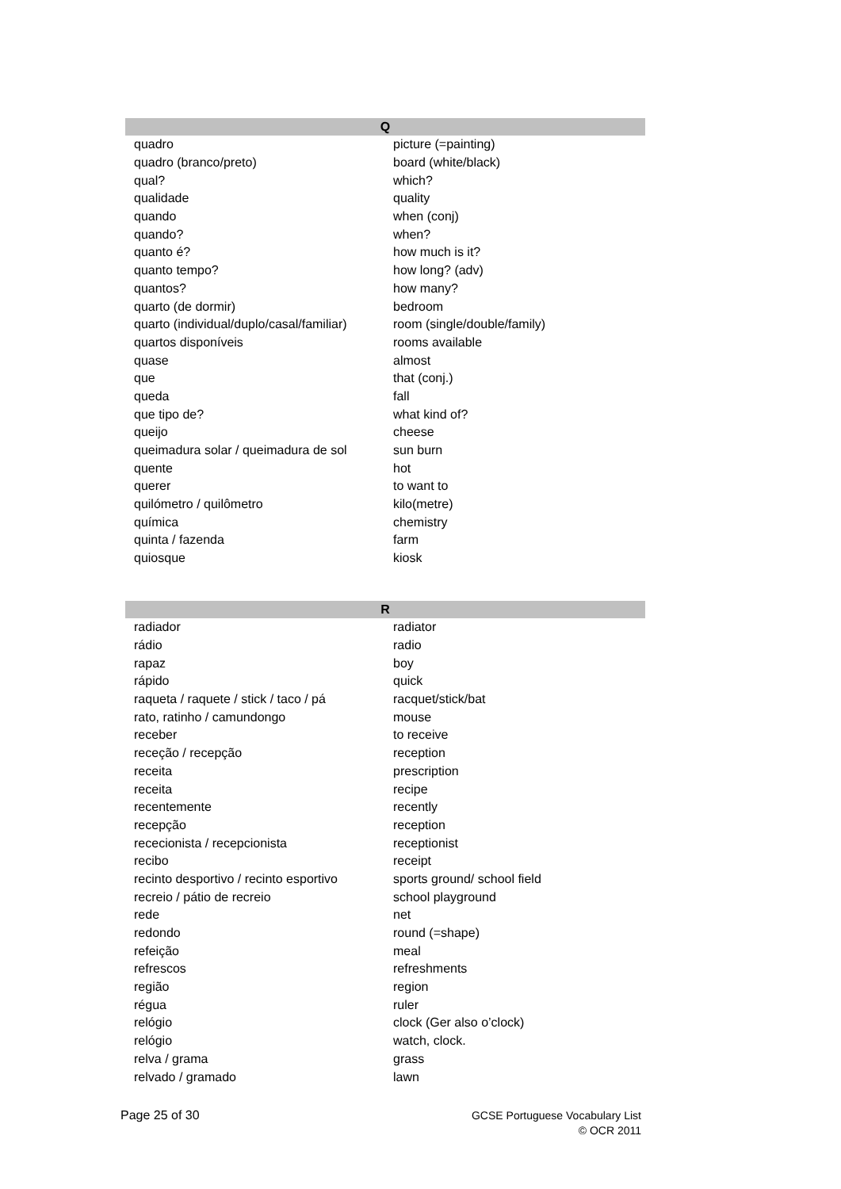| Q | |
| --- | --- |
| quadro | picture (=painting) |
| quadro (branco/preto) | board (white/black) |
| qual? | which? |
| qualidade | quality |
| quando | when (conj) |
| quando? | when? |
| quanto é? | how much is it? |
| quanto tempo? | how long? (adv) |
| quantos? | how many? |
| quarto (de dormir) | bedroom |
| quarto (individual/duplo/casal/familiar) | room (single/double/family) |
| quartos disponíveis | rooms available |
| quase | almost |
| que | that (conj.) |
| queda | fall |
| que tipo de? | what kind of? |
| queijo | cheese |
| queimadura solar / queimadura de sol | sun burn |
| quente | hot |
| querer | to want to |
| quilómetro / quilômetro | kilo(metre) |
| química | chemistry |
| quinta / fazenda | farm |
| quiosque | kiosk |
| R | |
| --- | --- |
| radiador | radiator |
| rádio | radio |
| rapaz | boy |
| rápido | quick |
| raqueta / raquete / stick / taco / pá | racquet/stick/bat |
| rato, ratinho / camundongo | mouse |
| receber | to receive |
| receção / recepção | reception |
| receita | prescription |
| receita | recipe |
| recentemente | recently |
| recepção | reception |
| rececionista / recepcionista | receptionist |
| recibo | receipt |
| recinto desportivo / recinto esportivo | sports ground/ school field |
| recreio / pátio de recreio | school playground |
| rede | net |
| redondo | round (=shape) |
| refeição | meal |
| refrescos | refreshments |
| região | region |
| régua | ruler |
| relógio | clock (Ger also o’clock) |
| relógio | watch, clock. |
| relva / grama | grass |
| relvado / gramado | lawn |
Page 25 of 30
GCSE Portuguese Vocabulary List
© OCR 2011